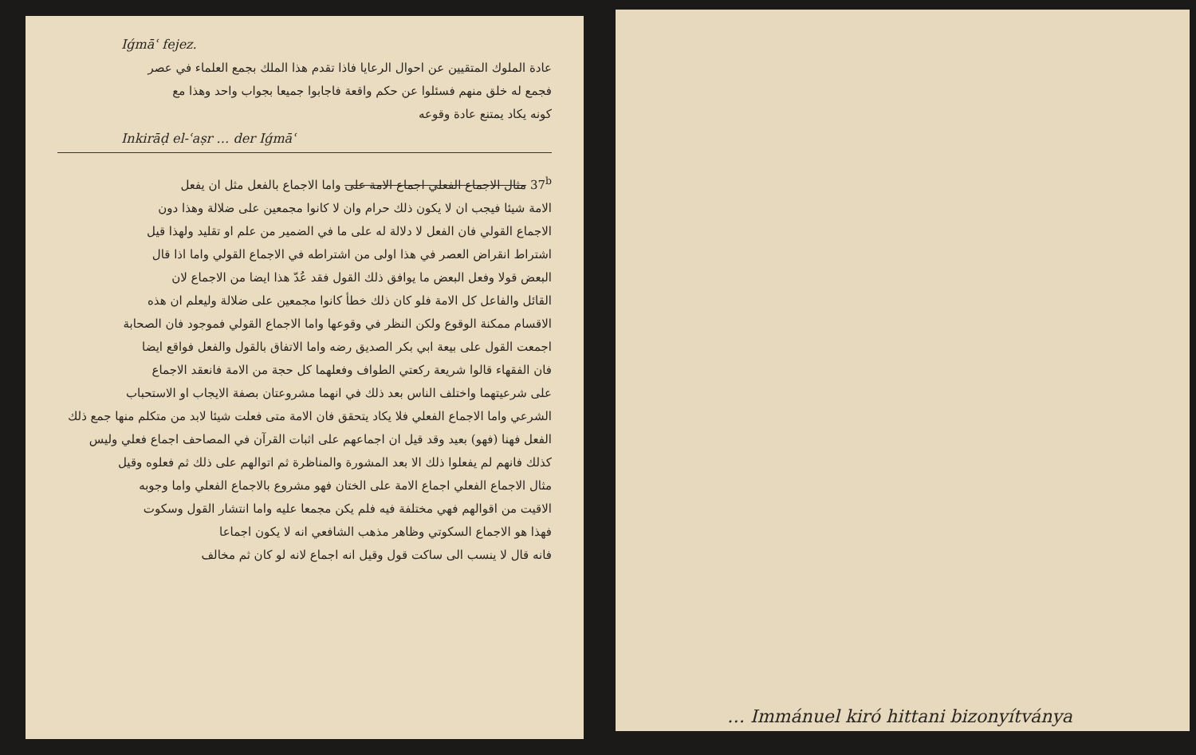Iǵmāʿ fejez.
عادة الملوك المتقيين عن احوال الرعايا فاذا تقدم هذا الملك بجمع العلماء في عصر
فجمع له خلق منهم فسئلوا عن حكم واقعة فاجابوا جميعا بجواب واحد وهذا مع
كونه يكاد يمتنع عادة وقوعه
Inkirāḍ el-ʿaṣr … der Iǵmāʿ
37<sup>b</sup> مثال الاجماع الفعلي اجماع الامة على واما الاجماع بالفعل مثل ان يفعل
الامة شيئا فيجب ان لا يكون ذلك حرام وان لا كانوا مجمعين على ضلالة وهذا دون
الاجماع القولي فان الفعل لا دلالة له على ما في الضمير من علم او تقليد ولهذا قيل
اشتراط انقراض العصر في هذا اولى من اشتراطه في الاجماع القولي واما اذا قال
البعض قولا وفعل البعض ما يوافق ذلك القول فقد عُدّ هذا ايضا من الاجماع لان
القائل والفاعل كل الامة فلو كان ذلك خطأ كانوا مجمعين على ضلالة وليعلم ان هذه
الاقسام ممكنة الوقوع ولكن النظر في وقوعها واما الاجماع القولي فموجود فان الصحابة
اجمعت القول على بيعة ابي بكر الصديق رضه واما الاتفاق بالقول والفعل فواقع ايضا
فان الفقهاء قالوا شريعة ركعتي الطواف وفعلهما كل حجة من الامة فانعقد الاجماع
على شرعيتهما واختلف الناس بعد ذلك في انهما مشروعتان بصفة الايجاب او الاستحباب
الشرعي واما الاجماع الفعلي فلا يكاد يتحقق فان الامة متى فعلت شيئا لابد من متكلم منها جمع ذلك
الفعل فهنا (فهو) بعيد وقد قيل ان اجماعهم على اثبات القرآن في المصاحف اجماع فعلي وليس
كذلك فانهم لم يفعلوا ذلك الا بعد المشورة والمناظرة ثم اتوالهم على ذلك ثم فعلوه وقيل
مثال الاجماع الفعلي اجماع الامة على الختان فهو مشروع بالاجماع الفعلي واما وجوبه
الاقيت من اقوالهم فهي مختلفة فيه فلم يكن مجمعا عليه واما انتشار القول وسكوت
فهذا هو الاجماع السكوتي وظاهر مذهب الشافعي انه لا يكون اجماعا
فانه قال لا ينسب الى ساكت قول وقيل انه اجماع لانه لو كان ثم مخالف
… Immánuel kiró hittani bizonyítványa